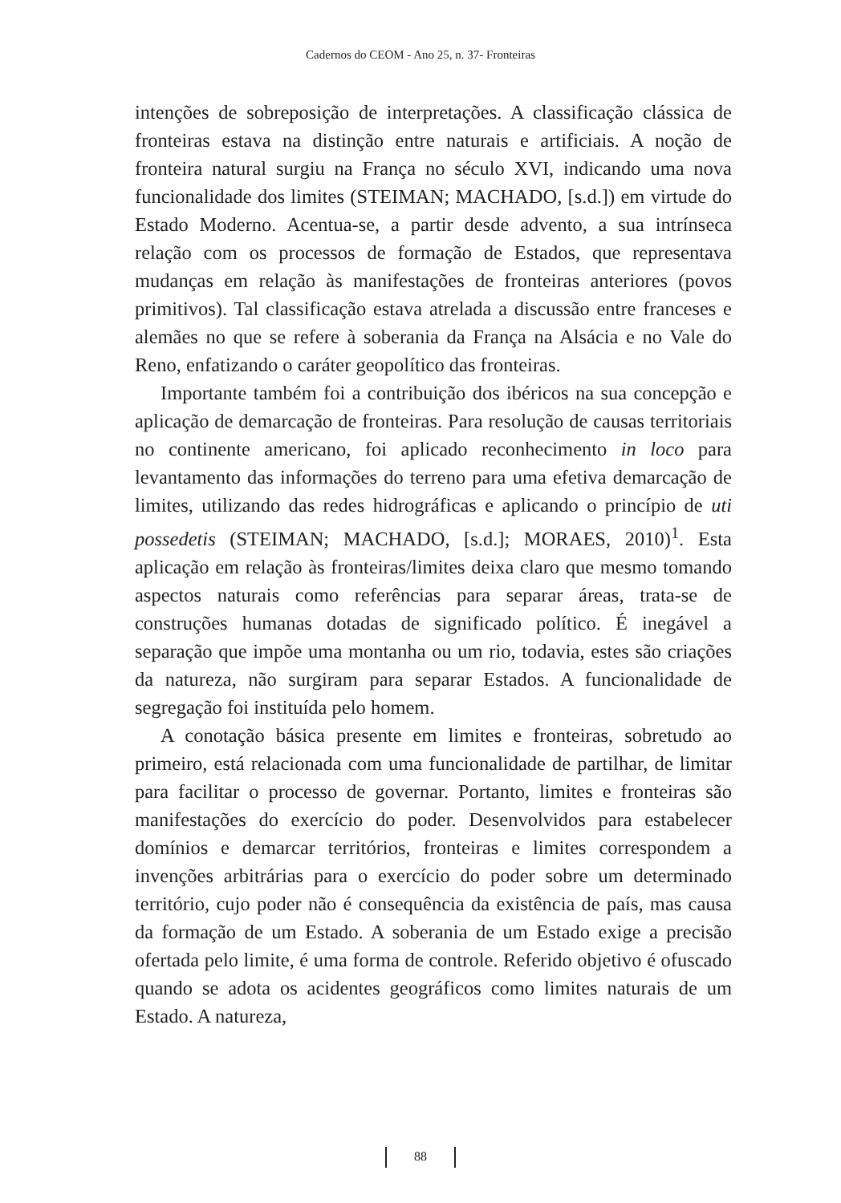Cadernos do CEOM - Ano 25, n. 37- Fronteiras
intenções de sobreposição de interpretações. A classificação clássica de fronteiras estava na distinção entre naturais e artificiais. A noção de fronteira natural surgiu na França no século XVI, indicando uma nova funcionalidade dos limites (STEIMAN; MACHADO, [s.d.]) em virtude do Estado Moderno. Acentua-se, a partir desde advento, a sua intrínseca relação com os processos de formação de Estados, que representava mudanças em relação às manifestações de fronteiras anteriores (povos primitivos). Tal classificação estava atrelada a discussão entre franceses e alemães no que se refere à soberania da França na Alsácia e no Vale do Reno, enfatizando o caráter geopolítico das fronteiras.
Importante também foi a contribuição dos ibéricos na sua concepção e aplicação de demarcação de fronteiras. Para resolução de causas territoriais no continente americano, foi aplicado reconhecimento in loco para levantamento das informações do terreno para uma efetiva demarcação de limites, utilizando das redes hidrográficas e aplicando o princípio de uti possedetis (STEIMAN; MACHADO, [s.d.]; MORAES, 2010)<sup>1</sup>. Esta aplicação em relação às fronteiras/limites deixa claro que mesmo tomando aspectos naturais como referências para separar áreas, trata-se de construções humanas dotadas de significado político. É inegável a separação que impõe uma montanha ou um rio, todavia, estes são criações da natureza, não surgiram para separar Estados. A funcionalidade de segregação foi instituída pelo homem.
A conotação básica presente em limites e fronteiras, sobretudo ao primeiro, está relacionada com uma funcionalidade de partilhar, de limitar para facilitar o processo de governar. Portanto, limites e fronteiras são manifestações do exercício do poder. Desenvolvidos para estabelecer domínios e demarcar territórios, fronteiras e limites correspondem a invenções arbitrárias para o exercício do poder sobre um determinado território, cujo poder não é consequência da existência de país, mas causa da formação de um Estado. A soberania de um Estado exige a precisão ofertada pelo limite, é uma forma de controle. Referido objetivo é ofuscado quando se adota os acidentes geográficos como limites naturais de um Estado. A natureza,
88